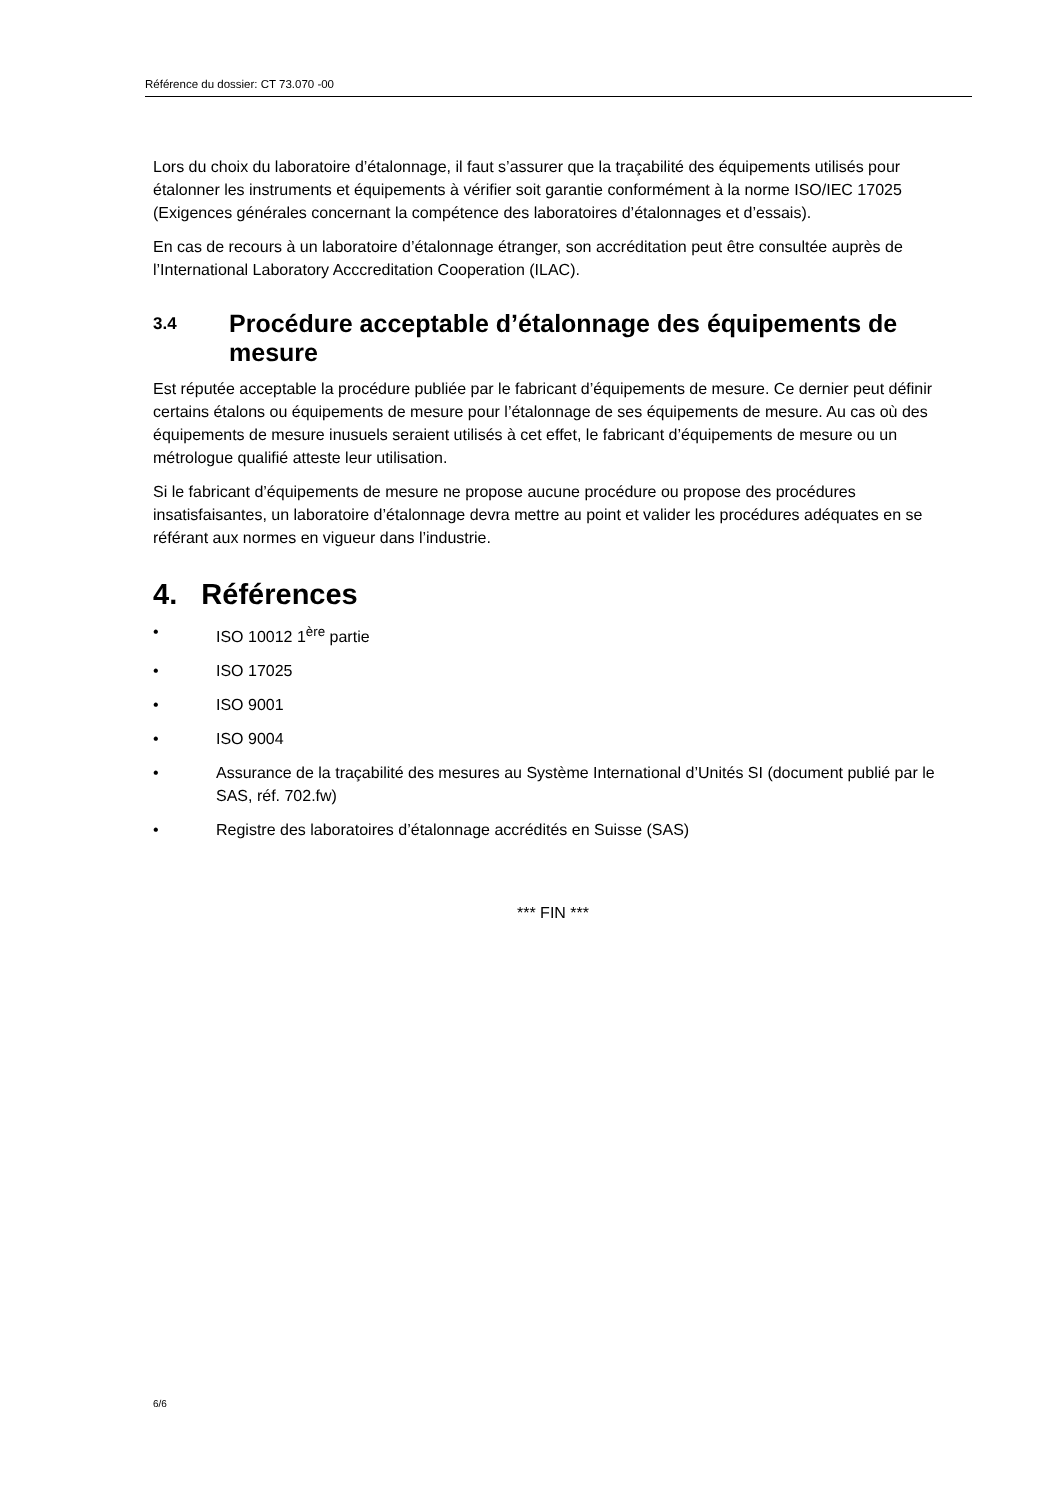Référence du dossier: CT 73.070 -00
Lors du choix du laboratoire d’étalonnage, il faut s’assurer que la traçabilité des équipements utilisés pour étalonner les instruments et équipements à vérifier soit garantie conformément à la norme ISO/IEC 17025 (Exigences générales concernant la compétence des laboratoires d’étalonnages et d’essais).
En cas de recours à un laboratoire d’étalonnage étranger, son accréditation peut être consultée auprès de l’International Laboratory Acccreditation Cooperation (ILAC).
3.4
Procédure acceptable d’étalonnage des équipements de mesure
Est réputée acceptable la procédure publiée par le fabricant d’équipements de mesure. Ce dernier peut définir certains étalons ou équipements de mesure pour l’étalonnage de ses équipements de mesure. Au cas où des équipements de mesure inusuels seraient utilisés à cet effet, le fabricant d’équipements de mesure ou un métrologue qualifié atteste leur utilisation.
Si le fabricant d’équipements de mesure ne propose aucune procédure ou propose des procédures insatisfaisantes, un laboratoire d’étalonnage devra mettre au point et valider les procédures adéquates en se référant aux normes en vigueur dans l’industrie.
4. Références
• ISO 10012 1<sup>ère</sup> partie
• ISO 17025
• ISO 9001
• ISO 9004
• Assurance de la traçabilité des mesures au Système International d’Unités SI (document publié par le SAS, réf. 702.fw)
• Registre des laboratoires d’étalonnage accrédités en Suisse (SAS)
*** FIN ***
6/6